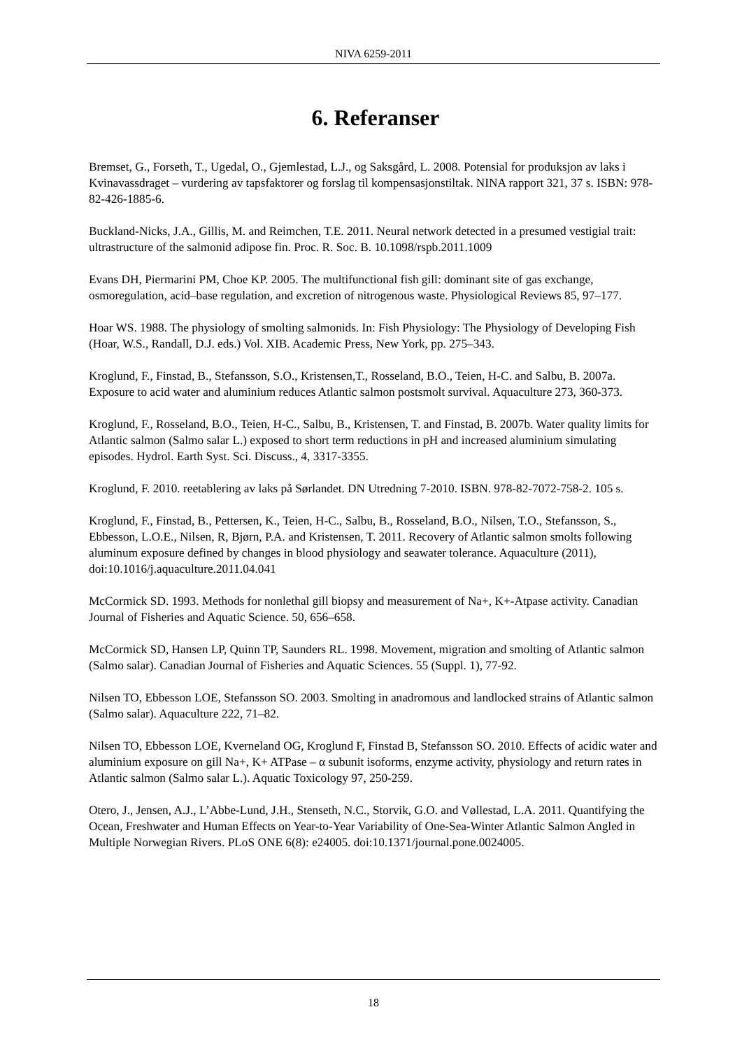NIVA 6259-2011
6. Referanser
Bremset, G., Forseth, T., Ugedal, O., Gjemlestad, L.J., og Saksgård, L. 2008. Potensial for produksjon av laks i Kvinavassdraget – vurdering av tapsfaktorer og forslag til kompensasjonstiltak. NINA rapport 321, 37 s. ISBN: 978-82-426-1885-6.
Buckland-Nicks, J.A., Gillis, M. and Reimchen, T.E. 2011. Neural network detected in a presumed vestigial trait: ultrastructure of the salmonid adipose fin. Proc. R. Soc. B. 10.1098/rspb.2011.1009
Evans DH, Piermarini PM, Choe KP. 2005. The multifunctional fish gill: dominant site of gas exchange, osmoregulation, acid–base regulation, and excretion of nitrogenous waste. Physiological Reviews 85, 97–177.
Hoar WS. 1988. The physiology of smolting salmonids. In: Fish Physiology: The Physiology of Developing Fish (Hoar, W.S., Randall, D.J. eds.) Vol. XIB. Academic Press, New York, pp. 275–343.
Kroglund, F., Finstad, B., Stefansson, S.O., Kristensen,T., Rosseland, B.O., Teien, H-C. and Salbu, B. 2007a. Exposure to acid water and aluminium reduces Atlantic salmon postsmolt survival. Aquaculture 273, 360-373.
Kroglund, F., Rosseland, B.O., Teien, H-C., Salbu, B., Kristensen, T. and Finstad, B. 2007b. Water quality limits for Atlantic salmon (Salmo salar L.) exposed to short term reductions in pH and increased aluminium simulating episodes. Hydrol. Earth Syst. Sci. Discuss., 4, 3317-3355.
Kroglund, F. 2010. reetablering av laks på Sørlandet. DN Utredning 7-2010. ISBN. 978-82-7072-758-2. 105 s.
Kroglund, F., Finstad, B., Pettersen, K., Teien, H-C., Salbu, B., Rosseland, B.O., Nilsen, T.O., Stefansson, S., Ebbesson, L.O.E., Nilsen, R, Bjørn, P.A. and Kristensen, T. 2011. Recovery of Atlantic salmon smolts following aluminum exposure defined by changes in blood physiology and seawater tolerance. Aquaculture (2011), doi:10.1016/j.aquaculture.2011.04.041
McCormick SD. 1993. Methods for nonlethal gill biopsy and measurement of Na+, K+-Atpase activity. Canadian Journal of Fisheries and Aquatic Science. 50, 656–658.
McCormick SD, Hansen LP, Quinn TP, Saunders RL. 1998. Movement, migration and smolting of Atlantic salmon (Salmo salar). Canadian Journal of Fisheries and Aquatic Sciences. 55 (Suppl. 1), 77-92.
Nilsen TO, Ebbesson LOE, Stefansson SO. 2003. Smolting in anadromous and landlocked strains of Atlantic salmon (Salmo salar). Aquaculture 222, 71–82.
Nilsen TO, Ebbesson LOE, Kverneland OG, Kroglund F, Finstad B, Stefansson SO. 2010. Effects of acidic water and aluminium exposure on gill Na+, K+ ATPase – α subunit isoforms, enzyme activity, physiology and return rates in Atlantic salmon (Salmo salar L.). Aquatic Toxicology 97, 250-259.
Otero, J., Jensen, A.J., L’Abbe-Lund, J.H., Stenseth, N.C., Storvik, G.O. and Vøllestad, L.A. 2011. Quantifying the Ocean, Freshwater and Human Effects on Year-to-Year Variability of One-Sea-Winter Atlantic Salmon Angled in Multiple Norwegian Rivers. PLoS ONE 6(8): e24005. doi:10.1371/journal.pone.0024005.
18